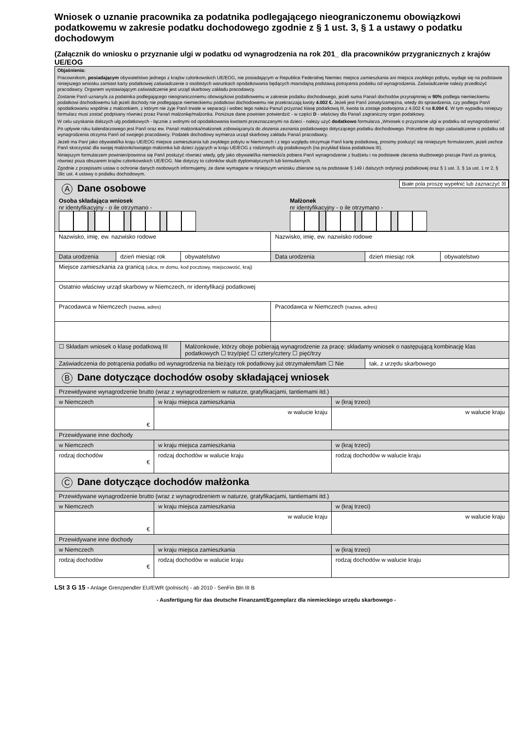Wniosek o uznanie pracownika za podatnika podlegającego nieograniczonemu obowiązkowi podatkowemu w zakresie podatku dochodowego zgodnie z § 1 ust. 3, § 1 a ustawy o podatku dochodowym
(Załącznik do wniosku o przyznanie ulgi w podatku od wynagrodzenia na rok 201_ dla pracowników przygranicznych z krajów UE/EOG
Objaśnienia:
Pracownikom, posiadającym obywatelstwo jednego z krajów członkowskich UE/EOG, nie posiadającym w Republice Federalnej Niemiec miejsca zamieszkania ani miejsca zwykłego pobytu, wydaje się na podstawie niniejszego wniosku zamiast karty podatkowej zaświadczenie o osobistych warunkach opodatkowania będących miarodajną podstawą potrącenia podatku od wynagrodzenia. Zaświadczenie należy przedłożyć pracodawcy. Organem wystawiającym zaświadczenie jest urząd skarbowy zakładu pracodawcy.
Zostanie Pan/i uznany/a za podatnika podlegającego nieograniczonemu obowiązkowi podatkowemu w zakresie podatku dochodowego, jeżeli suma Pana/i dochodów przynajmniej w 90% podlega niemieckiemu podatkowi dochodowemu lub jeżeli dochody nie podlegające niemieckiemu podatkowi dochodowemu nie przekraczają kwoty 4.002 €. Jeżeli jest Pan/i żonaty/zamężna, wtedy do sprawdzenia, czy podlega Pan/i opodatkowaniu wspólnie z małżonkiem, z którym nie żyje Pan/i trwale w separacji i wobec tego należu Panu/i przyznać klasę podatkową III, kwota ta zostaje podwojona z 4.002 € na 8.004 €. W tym wypadku niniejszy formularz musi zostać podpisany również przez Pana/i małżonkę/małżonka. Poniższe dane powinien potwierdzić - w części D - właściwy dla Pana/i zagraniczny organ podatkowy.
W celu uzyskania dalszych ulg podatkowych - łącznie z wolnymi od opodatkowania kwotami przeznaczanymi na dzieci - należy użyć dodatkowo formularza „Wniosek o przyznanie ulgi w podatku od wynagrodzenia”.
Po upływie roku kalendarzowego jest Pan/i oraz ew. Pana/i małżonka/małżonek zobowiązany/a do złożenia zeznania podatkowego dotyczącego podatku dochodowego. Potrzebne do tego zaświadczenie o podatku od wynagrodzenia otrzyma Pan/i od swojego pracodawcy. Podatek dochodowy wymierza urząd skarbowy zakładu Pana/i pracodawcy.
Jeżeli ma Pan/ jako obywatel/ka kraju UE/EOG miejsce zamieszkania lub zwykłego pobytu w Niemczech i z tego względu otrzymuje Pan/i kartę podatkową, prosimy posłużyć się niniejszym formularzem, jeżeli zechce Pan/i skorzystać dla swojej małżonki/swojego małżonka lub dzieci żyjących w kraju UE/EOG z rodzinnych ulg podatkowych (na przykład klasa podatkowa III).
Niniejszym formularzem powinien/powinna się Pan/i posłużyć również wtedy, gdy jako obywatel/ka niemiecki/a pobiera Pan/i wynagrodzenie z budżetu i na podstawie zlecenia służbowego pracuje Pan/i za granicą, również poza obszarem krajów członkowskich UE/EOG. Nie dotyczy to członków służb dyplomatycznych lub konsularnych.
Zgodnie z przepisami ustaw o ochronie danych osobowych informujemy, że dane wymagane w niniejszym wniosku zbierane są na podstawie § 149 i dalszych ordynacji podatkowej oraz § 1 ust. 3, § 1a ust. 1 nr 2, § 39c ust. 4 ustawy o podatku dochodowym.
Białe pola proszę wypełnić lub zaznaczyć ☒
A Dane osobowe
Osoba składająca wniosek
nr identyfikacyjny - o ile otrzymano -
Małżonek
nr identyfikacyjny - o ile otrzymano -
| Nazwisko, imię, ew. nazwisko rodowe | | | Nazwisko, imię, ew. nazwisko rodowe | | |
| Data urodzenia | dzień miesiąc rok | obywatelstwo | Data urodzenia | dzień miesiąc rok | obywatelstwo |
| Miejsce zamieszkania za granicą (ulica, nr domu, kod pocztowy, miejscowość, kraj) | | | | | |
| Ostatnio właściwy urząd skarbowy w Niemczech, nr identyfikacji podatkowej | | | | | |
| Pracodawca w Niemczech (nazwa, adres) | | | Pracodawca w Niemczech (nazwa, adres) | | |
| ☐ Składam wniosek o klasę podatkową III | | Małżonkowie, którzy oboje pobierają wynagrodzenie za pracę: składamy wniosek o następującą kombinację klas podatkowych ☐ trzy/pięć ☐ cztery/cztery ☐ pięć/trzy | | | |
| Zaświadczenia do potrącenia podatku od wynagrodzenia na bieżący rok podatkowy już otrzymałem/łam ☐ Nie | | | | tak, z urzędu skarbowego | |
B Dane dotyczące dochodów osoby składającej wniosek
| Przewidywane wynagrodzenie brutto (wraz z wynagrodzeniem w naturze, gratyfikacjami, tantiemami itd.) | | |
| w Niemczech | w kraju miejsca zamieszkania | w (kraj trzeci) |
| € | w walucie kraju | w walucie kraju |
| Przewidywane inne dochody | | |
| w Niemczech | w kraju miejsca zamieszkania | w (kraj trzeci) |
| rodzaj dochodów € | rodzaj dochodów w walucie kraju | rodzaj dochodów w walucie kraju |
C Dane dotyczące dochodów małżonka
| Przewidywane wynagrodzenie brutto (wraz z wynagrodzeniem w naturze, gratyfikacjami, tantiemami itd.) | | |
| w Niemczech | w kraju miejsca zamieszkania | w (kraj trzeci) |
| € | w walucie kraju | w walucie kraju |
| Przewidywane inne dochody | | |
| w Niemczech | w kraju miejsca zamieszkania | w (kraj trzeci) |
| rodzaj dochodów € | rodzaj dochodów w walucie kraju | rodzaj dochodów w walucie kraju |
LSt 3 G 15 - Anlage Grenzpendler EU/EWR (polnisch) - ab 2010 - SenFin Bln III B
- Ausfertigung für das deutsche Finanzamt/Egzemplarz dla niemieckiego urzędu skarbowego -